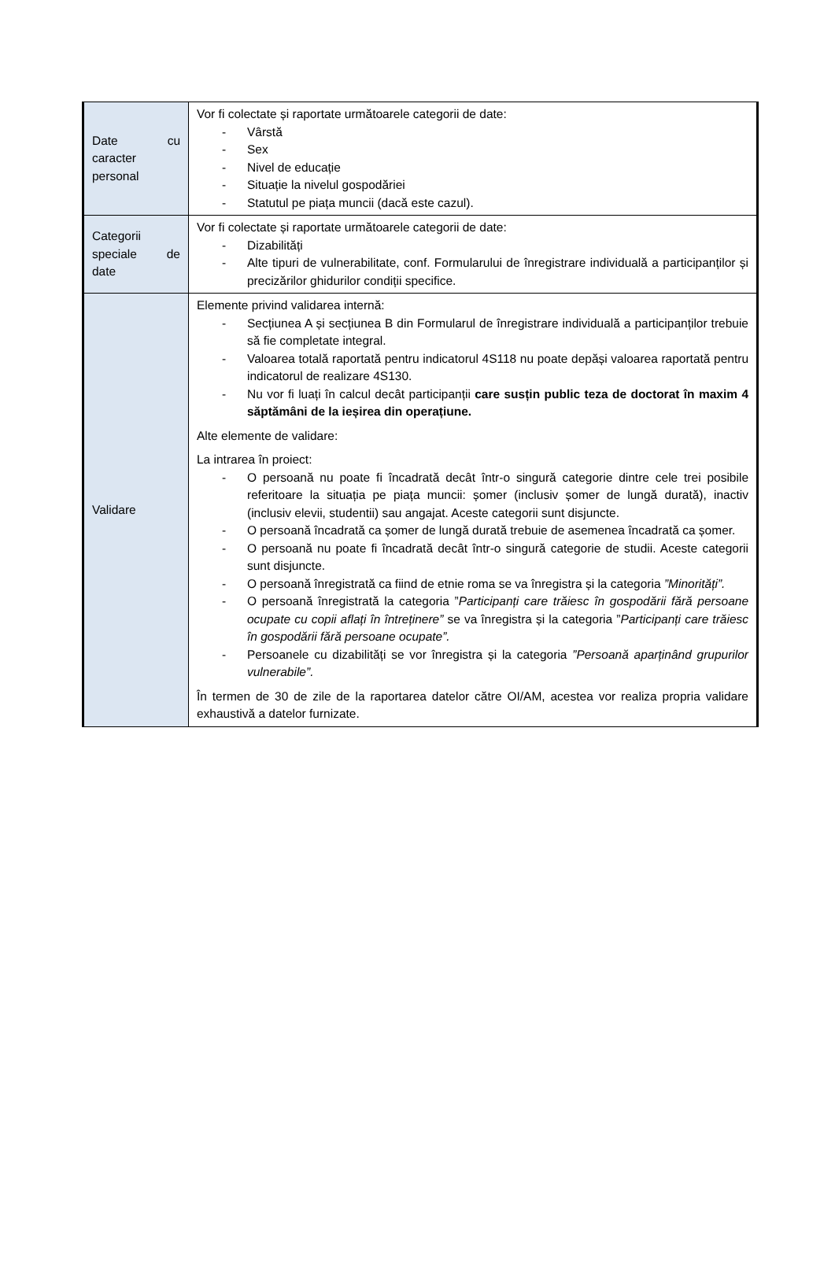| Date cu caracter personal | Vor fi colectate și raportate următoarele categorii de date: - Vârstă - Sex - Nivel de educație - Situație la nivelul gospodăriei - Statutul pe piața muncii (dacă este cazul). |
| Categorii speciale de date | Vor fi colectate și raportate următoarele categorii de date: - Dizabilități - Alte tipuri de vulnerabilitate, conf. Formularului de înregistrare individuală a participanților și precizărilor ghidurilor condiții specifice. |
| Validare | Elemente privind validarea internă: - Secțiunea A și secțiunea B din Formularul de înregistrare individuală a participanților trebuie să fie completate integral. - Valoarea totală raportată pentru indicatorul 4S118 nu poate depăși valoarea raportată pentru indicatorul de realizare 4S130. - Nu vor fi luați în calcul decât participanții care susțin public teza de doctorat în maxim 4 săptămâni de la ieșirea din operațiune. Alte elemente de validare: La intrarea în proiect: - O persoană nu poate fi încadrată decât într-o singură categorie dintre cele trei posibile referitoare la situația pe piața muncii: șomer (inclusiv șomer de lungă durată), inactiv (inclusiv elevii, studentii) sau angajat. Aceste categorii sunt disjuncte. - O persoană încadrată ca șomer de lungă durată trebuie de asemenea încadrată ca șomer. - O persoană nu poate fi încadrată decât într-o singură categorie de studii. Aceste categorii sunt disjuncte. - O persoană înregistrată ca fiind de etnie roma se va înregistra și la categoria ”Minorități”. - O persoană înregistrată la categoria ” Participanți care trăiesc în gospodării fără persoane ocupate cu copii aflați în întreținere” se va înregistra și la categoria ” Participanți care trăiesc în gospodării fără persoane ocupate”. - Persoanele cu dizabilități se vor înregistra și la categoria ”Persoană aparținând grupurilor vulnerabile”. În termen de 30 de zile de la raportarea datelor către OI/AM, acestea vor realiza propria validare exhaustivă a datelor furnizate. |